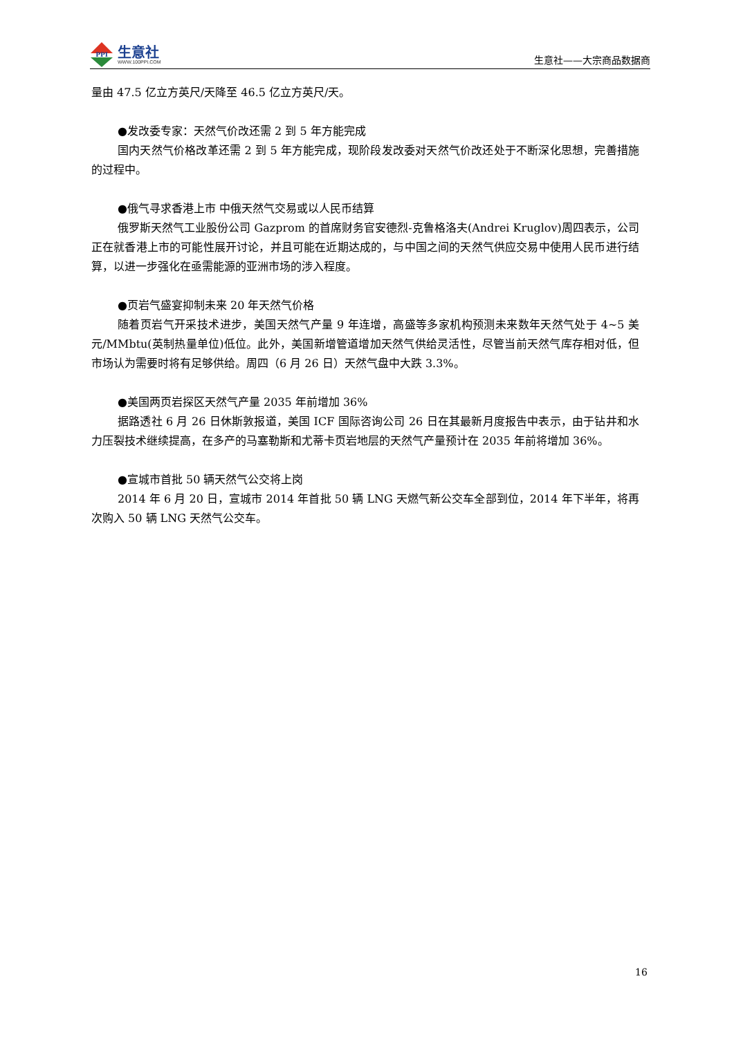PPI
生意社
WWW.100PPI.COM
生意社——大宗商品数据商
量由 47.5 亿立方英尺/天降至 46.5 亿立方英尺/天。
●发改委专家：天然气价改还需 2 到 5 年方能完成
国内天然气价格改革还需 2 到 5 年方能完成，现阶段发改委对天然气价改还处于不断深化思想，完善措施的过程中。
●俄气寻求香港上市 中俄天然气交易或以人民币结算
俄罗斯天然气工业股份公司 Gazprom 的首席财务官安德烈-克鲁格洛夫(Andrei Kruglov)周四表示，公司正在就香港上市的可能性展开讨论，并且可能在近期达成的，与中国之间的天然气供应交易中使用人民币进行结算，以进一步强化在亟需能源的亚洲市场的涉入程度。
●页岩气盛宴抑制未来 20 年天然气价格
随着页岩气开采技术进步，美国天然气产量 9 年连增，高盛等多家机构预测未来数年天然气处于 4~5 美元/MMbtu(英制热量单位)低位。此外，美国新增管道增加天然气供给灵活性，尽管当前天然气库存相对低，但市场认为需要时将有足够供给。周四（6 月 26 日）天然气盘中大跌 3.3%。
●美国两页岩探区天然气产量 2035 年前增加 36%
据路透社 6 月 26 日休斯敦报道，美国 ICF 国际咨询公司 26 日在其最新月度报告中表示，由于钻井和水力压裂技术继续提高，在多产的马塞勒斯和尤蒂卡页岩地层的天然气产量预计在 2035 年前将增加 36%。
●宣城市首批 50 辆天然气公交将上岗
2014 年 6 月 20 日，宣城市 2014 年首批 50 辆 LNG 天燃气新公交车全部到位，2014 年下半年，将再次购入 50 辆 LNG 天然气公交车。
16